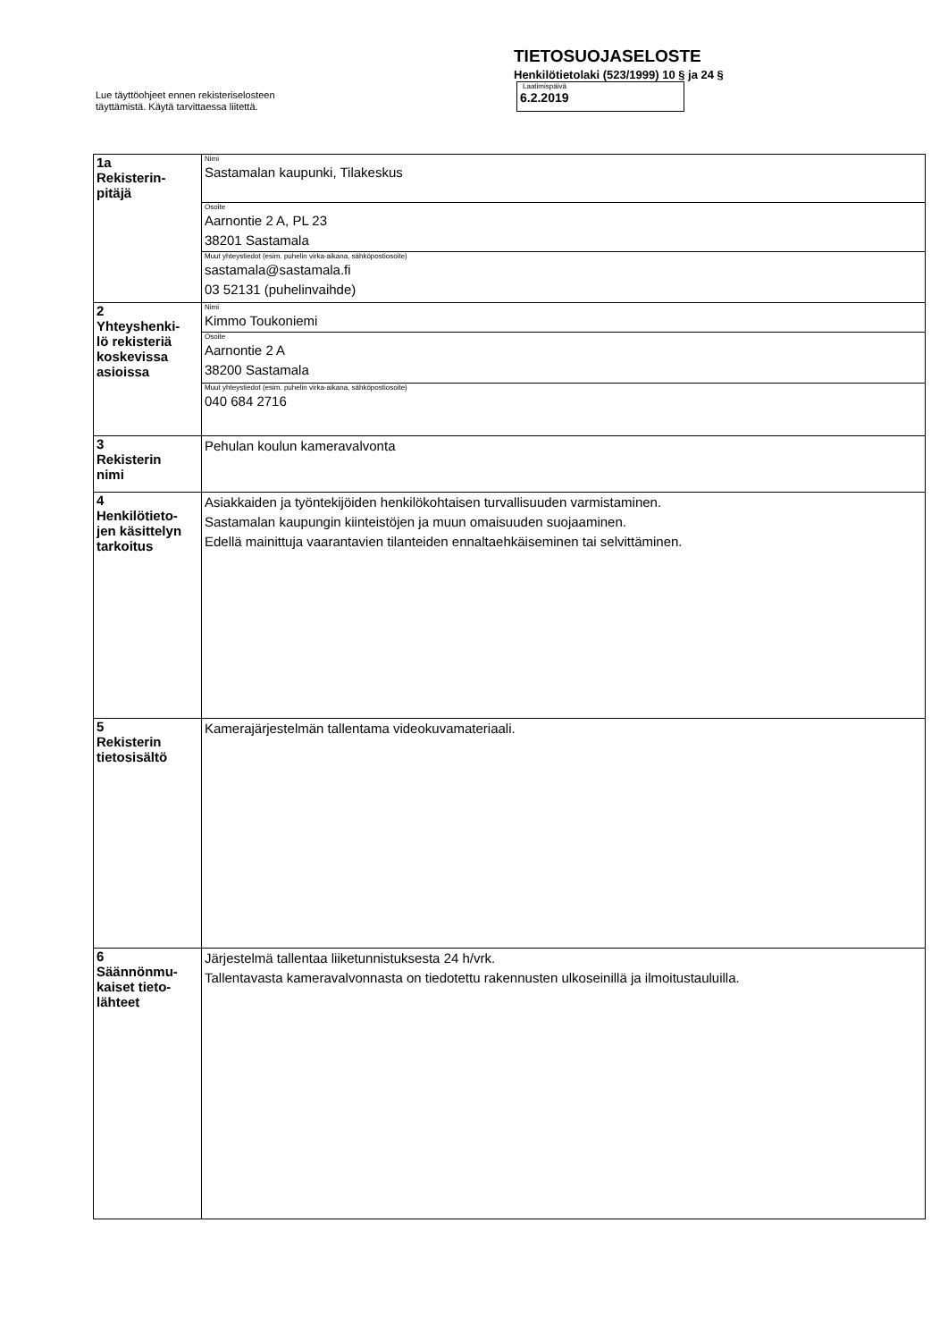Lue täyttöohjeet ennen rekisteriselosteen
täyttämistä. Käytä tarvittaessa liitettä.
TIETOSUOJASELOSTE
Henkilötietolaki (523/1999) 10 § ja 24 §
Laatimispäivä
6.2.2019
| 1a Rekisterin- pitäjä | Nimi Sastamalan kaupunki, Tilakeskus |
| | Osoite Aarnontie 2 A, PL 23 38201 Sastamala |
| | Muut yhteystiedot (esim. puhelin virka-aikana, sähköpostiosoite) sastamala@sastamala.fi 03 52131 (puhelinvaihde) |
| 2 Yhteyshenki- lö rekisteriä koskevissa asioissa | Nimi Kimmo Toukoniemi |
| | Osoite Aarnontie 2 A 38200 Sastamala |
| | Muut yhteystiedot (esim. puhelin virka-aikana, sähköpostiosoite) 040 684 2716 |
| 3 Rekisterin nimi | Pehulan koulun kameravalvonta |
| 4 Henkilötieto- jen käsittelyn tarkoitus | Asiakkaiden ja työntekijöiden henkilökohtaisen turvallisuuden varmistaminen. Sastamalan kaupungin kiinteistöjen ja muun omaisuuden suojaaminen. Edellä mainittuja vaarantavien tilanteiden ennaltaehkäiseminen tai selvittäminen. |
| 5 Rekisterin tietosisältö | Kamerajärjestelmän tallentama videokuvamateriaali. |
| 6 Säännönmu- kaiset tieto- lähteet | Järjestelmä tallentaa liiketunnistuksesta 24 h/vrk. Tallentavasta kameravalvonnasta on tiedotettu rakennusten ulkoseinillä ja ilmoitustauluilla. |